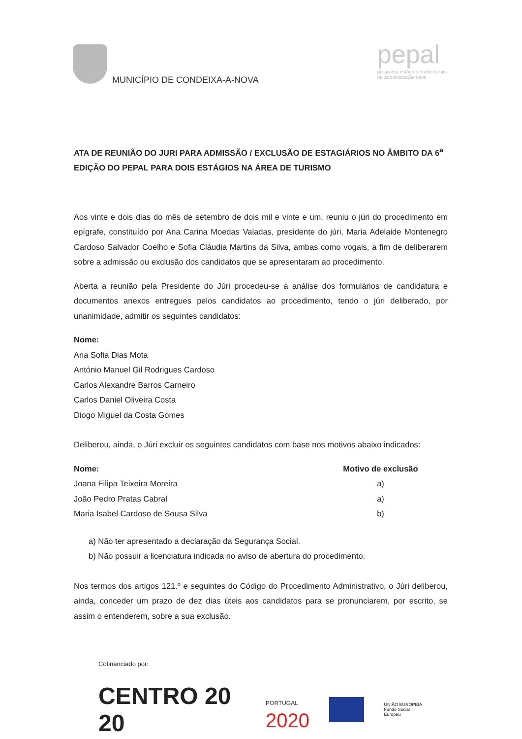MUNICÍPIO DE CONDEIXA-A-NOVA
pepal
programa estágios profissionais
na administração local
ATA DE REUNIÃO DO JURI PARA ADMISSÃO / EXCLUSÃO DE ESTAGIÁRIOS NO ÂMBITO DA 6<sup>a</sup> EDIÇÃO DO PEPAL PARA DOIS ESTÁGIOS NA ÁREA DE TURISMO
Aos vinte e dois dias do mês de setembro de dois mil e vinte e um, reuniu o júri do procedimento em epígrafe, constituído por Ana Carina Moedas Valadas, presidente do júri, Maria Adelaide Montenegro Cardoso Salvador Coelho e Sofia Cláudia Martins da Silva, ambas como vogais, a fim de deliberarem sobre a admissão ou exclusão dos candidatos que se apresentaram ao procedimento.
Aberta a reunião pela Presidente do Júri procedeu-se à análise dos formulários de candidatura e documentos anexos entregues pelos candidatos ao procedimento, tendo o júri deliberado, por unanimidade, admitir os seguintes candidatos:
Nome:
Ana Sofia Dias Mota
António Manuel Gil Rodrigues Cardoso
Carlos Alexandre Barros Carneiro
Carlos Daniel Oliveira Costa
Diogo Miguel da Costa Gomes
Deliberou, ainda, o Júri excluir os seguintes candidatos com base nos motivos abaixo indicados:
| Nome: | Motivo de exclusão |
| --- | --- |
| Joana Filipa Teixeira Moreira | a) |
| João Pedro Pratas Cabral | a) |
| Maria Isabel Cardoso de Sousa Silva | b) |
a) Não ter apresentado a declaração da Segurança Social.
b) Não possuir a licenciatura indicada no aviso de abertura do procedimento.
Nos termos dos artigos 121.º e seguintes do Código do Procedimento Administrativo, o Júri deliberou, ainda, conceder um prazo de dez dias úteis aos candidatos para se pronunciarem, por escrito, se assim o entenderem, sobre a sua exclusão.
Cofinanciado por:
CENTRO 20 20 PORTUGAL
2020 UNIÃO EUROPEIA
Fundo Social Europeu